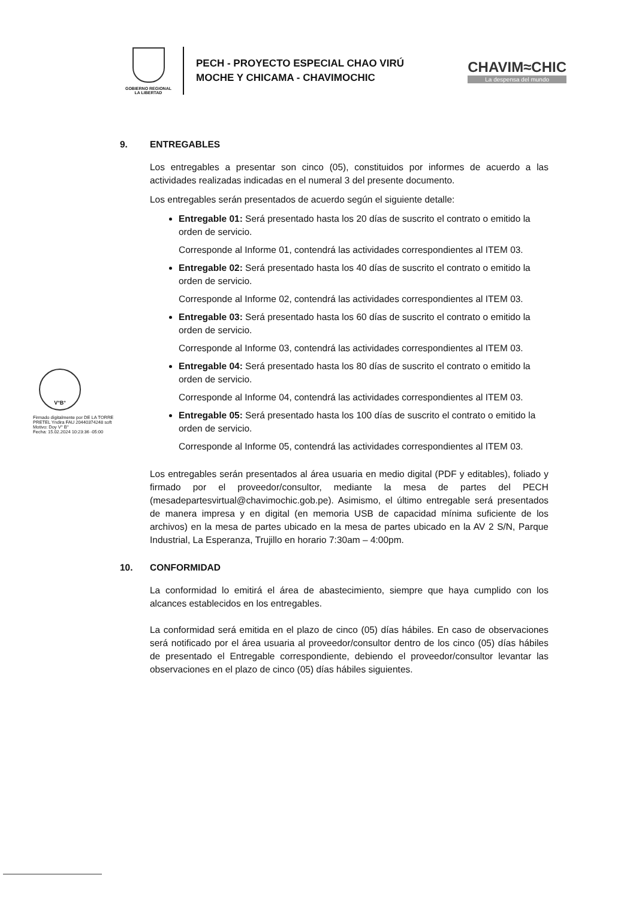GOBIERNO REGIONAL
LA LIBERTAD
PECH - PROYECTO ESPECIAL CHAO VIRÚ
MOCHE Y CHICAMA - CHAVIMOCHIC
CHAVIM≈CHIC
La despensa del mundo
V°B°
Firmado digitalmente por DE LA TORRE PRETEL Yndira FAU 20440374248 soft
Motivo: Doy V° B°
Fecha: 15.02.2024 10:23:36 -05:00
9. ENTREGABLES
Los entregables a presentar son cinco (05), constituidos por informes de acuerdo a las actividades realizadas indicadas en el numeral 3 del presente documento.
Los entregables serán presentados de acuerdo según el siguiente detalle:
Entregable 01: Será presentado hasta los 20 días de suscrito el contrato o emitido la orden de servicio.
Corresponde al Informe 01, contendrá las actividades correspondientes al ITEM 03.
Entregable 02: Será presentado hasta los 40 días de suscrito el contrato o emitido la orden de servicio.
Corresponde al Informe 02, contendrá las actividades correspondientes al ITEM 03.
Entregable 03: Será presentado hasta los 60 días de suscrito el contrato o emitido la orden de servicio.
Corresponde al Informe 03, contendrá las actividades correspondientes al ITEM 03.
Entregable 04: Será presentado hasta los 80 días de suscrito el contrato o emitido la orden de servicio.
Corresponde al Informe 04, contendrá las actividades correspondientes al ITEM 03.
Entregable 05: Será presentado hasta los 100 días de suscrito el contrato o emitido la orden de servicio.
Corresponde al Informe 05, contendrá las actividades correspondientes al ITEM 03.
Los entregables serán presentados al área usuaria en medio digital (PDF y editables), foliado y firmado por el proveedor/consultor, mediante la mesa de partes del PECH (mesadepartesvirtual@chavimochic.gob.pe). Asimismo, el último entregable será presentados de manera impresa y en digital (en memoria USB de capacidad mínima suficiente de los archivos) en la mesa de partes ubicado en la mesa de partes ubicado en la AV 2 S/N, Parque Industrial, La Esperanza, Trujillo en horario 7:30am – 4:00pm.
10. CONFORMIDAD
La conformidad lo emitirá el área de abastecimiento, siempre que haya cumplido con los alcances establecidos en los entregables.
La conformidad será emitida en el plazo de cinco (05) días hábiles. En caso de observaciones será notificado por el área usuaria al proveedor/consultor dentro de los cinco (05) días hábiles de presentado el Entregable correspondiente, debiendo el proveedor/consultor levantar las observaciones en el plazo de cinco (05) días hábiles siguientes.